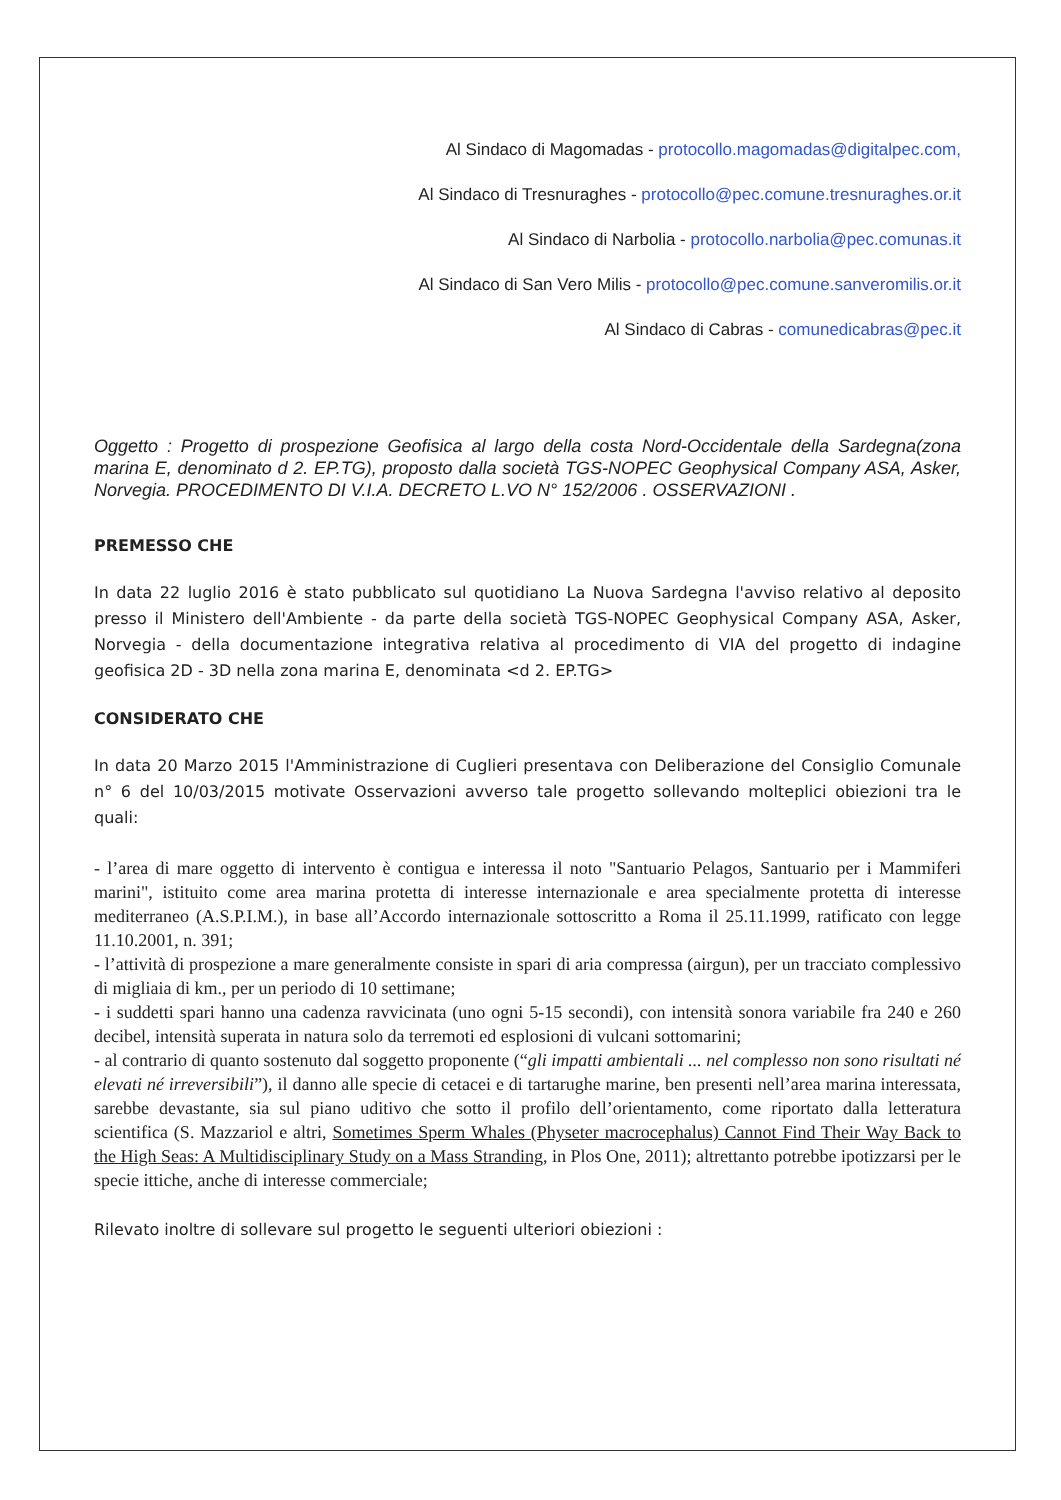Al Sindaco di Magomadas - protocollo.magomadas@digitalpec.com,
Al Sindaco di Tresnuraghes - protocollo@pec.comune.tresnuraghes.or.it
Al Sindaco di Narbolia - protocollo.narbolia@pec.comunas.it
Al Sindaco di San Vero Milis - protocollo@pec.comune.sanveromilis.or.it
Al Sindaco di Cabras - comunedicabras@pec.it
Oggetto : Progetto di prospezione Geofisica al largo della costa Nord-Occidentale della Sardegna(zona marina E, denominato d 2. EP.TG), proposto dalla società TGS-NOPEC Geophysical Company ASA, Asker, Norvegia. PROCEDIMENTO DI V.I.A. DECRETO L.VO N° 152/2006 . OSSERVAZIONI .
PREMESSO CHE
In data 22 luglio 2016 è stato pubblicato sul quotidiano La Nuova Sardegna l'avviso relativo al deposito presso il Ministero dell'Ambiente - da parte della società TGS-NOPEC Geophysical Company ASA, Asker, Norvegia - della documentazione integrativa relativa al procedimento di VIA del progetto di indagine geofisica 2D - 3D nella zona marina E, denominata <d 2. EP.TG>
CONSIDERATO CHE
In data 20 Marzo 2015 l'Amministrazione di Cuglieri presentava con Deliberazione del Consiglio Comunale n° 6 del 10/03/2015 motivate Osservazioni avverso tale progetto sollevando molteplici obiezioni tra le quali:
- l’area di mare oggetto di intervento è contigua e interessa il noto "Santuario Pelagos, Santuario per i Mammiferi marini", istituito come area marina protetta di interesse internazionale e area specialmente protetta di interesse mediterraneo (A.S.P.I.M.), in base all’Accordo internazionale sottoscritto a Roma il 25.11.1999, ratificato con legge 11.10.2001, n. 391;
- l’attività di prospezione a mare generalmente consiste in spari di aria compressa (airgun), per un tracciato complessivo di migliaia di km., per un periodo di 10 settimane;
- i suddetti spari hanno una cadenza ravvicinata (uno ogni 5-15 secondi), con intensità sonora variabile fra 240 e 260 decibel, intensità superata in natura solo da terremoti ed esplosioni di vulcani sottomarini;
- al contrario di quanto sostenuto dal soggetto proponente (“gli impatti ambientali ... nel complesso non sono risultati né elevati né irreversibili”), il danno alle specie di cetacei e di tartarughe marine, ben presenti nell’area marina interessata, sarebbe devastante, sia sul piano uditivo che sotto il profilo dell’orientamento, come riportato dalla letteratura scientifica (S. Mazzariol e altri, Sometimes Sperm Whales (Physeter macrocephalus) Cannot Find Their Way Back to the High Seas: A Multidisciplinary Study on a Mass Stranding, in Plos One, 2011); altrettanto potrebbe ipotizzarsi per le specie ittiche, anche di interesse commerciale;
Rilevato inoltre di sollevare sul progetto le seguenti ulteriori obiezioni :